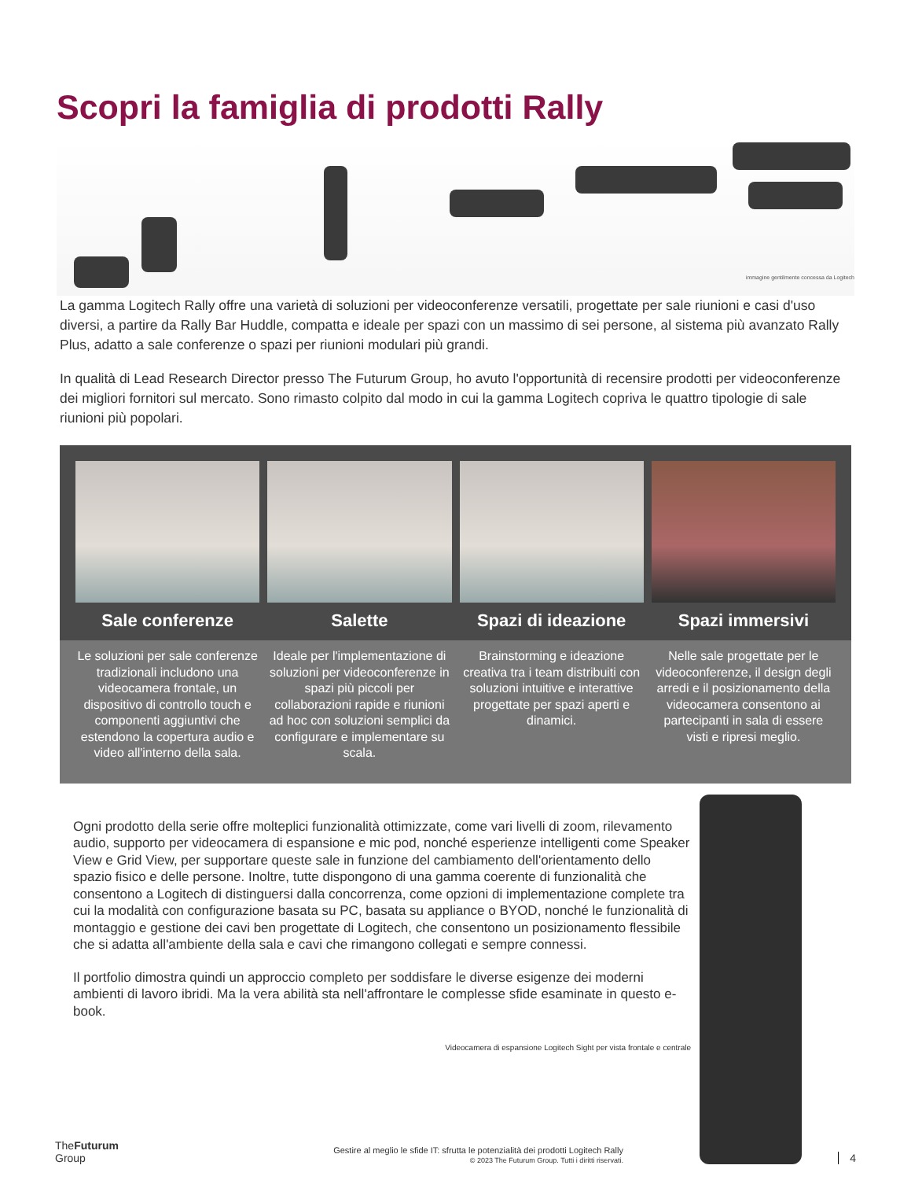Scopri la famiglia di prodotti Rally
immagine gentilmente concessa da Logitech
La gamma Logitech Rally offre una varietà di soluzioni per videoconferenze versatili, progettate per sale riunioni e casi d'uso diversi, a partire da Rally Bar Huddle, compatta e ideale per spazi con un massimo di sei persone, al sistema più avanzato Rally Plus, adatto a sale conferenze o spazi per riunioni modulari più grandi.
In qualità di Lead Research Director presso The Futurum Group, ho avuto l'opportunità di recensire prodotti per videoconferenze dei migliori fornitori sul mercato. Sono rimasto colpito dal modo in cui la gamma Logitech copriva le quattro tipologie di sale riunioni più popolari.
Sale conferenze Salette Spazi di ideazione Spazi immersivi
Le soluzioni per sale conferenze tradizionali includono una videocamera frontale, un dispositivo di controllo touch e componenti aggiuntivi che estendono la copertura audio e video all'interno della sala.
Ideale per l'implementazione di soluzioni per videoconferenze in spazi più piccoli per collaborazioni rapide e riunioni ad hoc con soluzioni semplici da configurare e implementare su scala.
Brainstorming e ideazione creativa tra i team distribuiti con soluzioni intuitive e interattive progettate per spazi aperti e dinamici.
Nelle sale progettate per le videoconferenze, il design degli arredi e il posizionamento della videocamera consentono ai partecipanti in sala di essere visti e ripresi meglio.
Ogni prodotto della serie offre molteplici funzionalità ottimizzate, come vari livelli di zoom, rilevamento audio, supporto per videocamera di espansione e mic pod, nonché esperienze intelligenti come Speaker View e Grid View, per supportare queste sale in funzione del cambiamento dell'orientamento dello spazio fisico e delle persone. Inoltre, tutte dispongono di una gamma coerente di funzionalità che consentono a Logitech di distinguersi dalla concorrenza, come opzioni di implementazione complete tra cui la modalità con configurazione basata su PC, basata su appliance o BYOD, nonché le funzionalità di montaggio e gestione dei cavi ben progettate di Logitech, che consentono un posizionamento flessibile che si adatta all'ambiente della sala e cavi che rimangono collegati e sempre connessi.
Il portfolio dimostra quindi un approccio completo per soddisfare le diverse esigenze dei moderni ambienti di lavoro ibridi. Ma la vera abilità sta nell'affrontare le complesse sfide esaminate in questo e-book.
Videocamera di espansione Logitech Sight per vista frontale e centrale
TheFuturum
Group
Gestire al meglio le sfide IT: sfrutta le potenzialità dei prodotti Logitech Rally
© 2023 The Futurum Group. Tutti i diritti riservati.
4